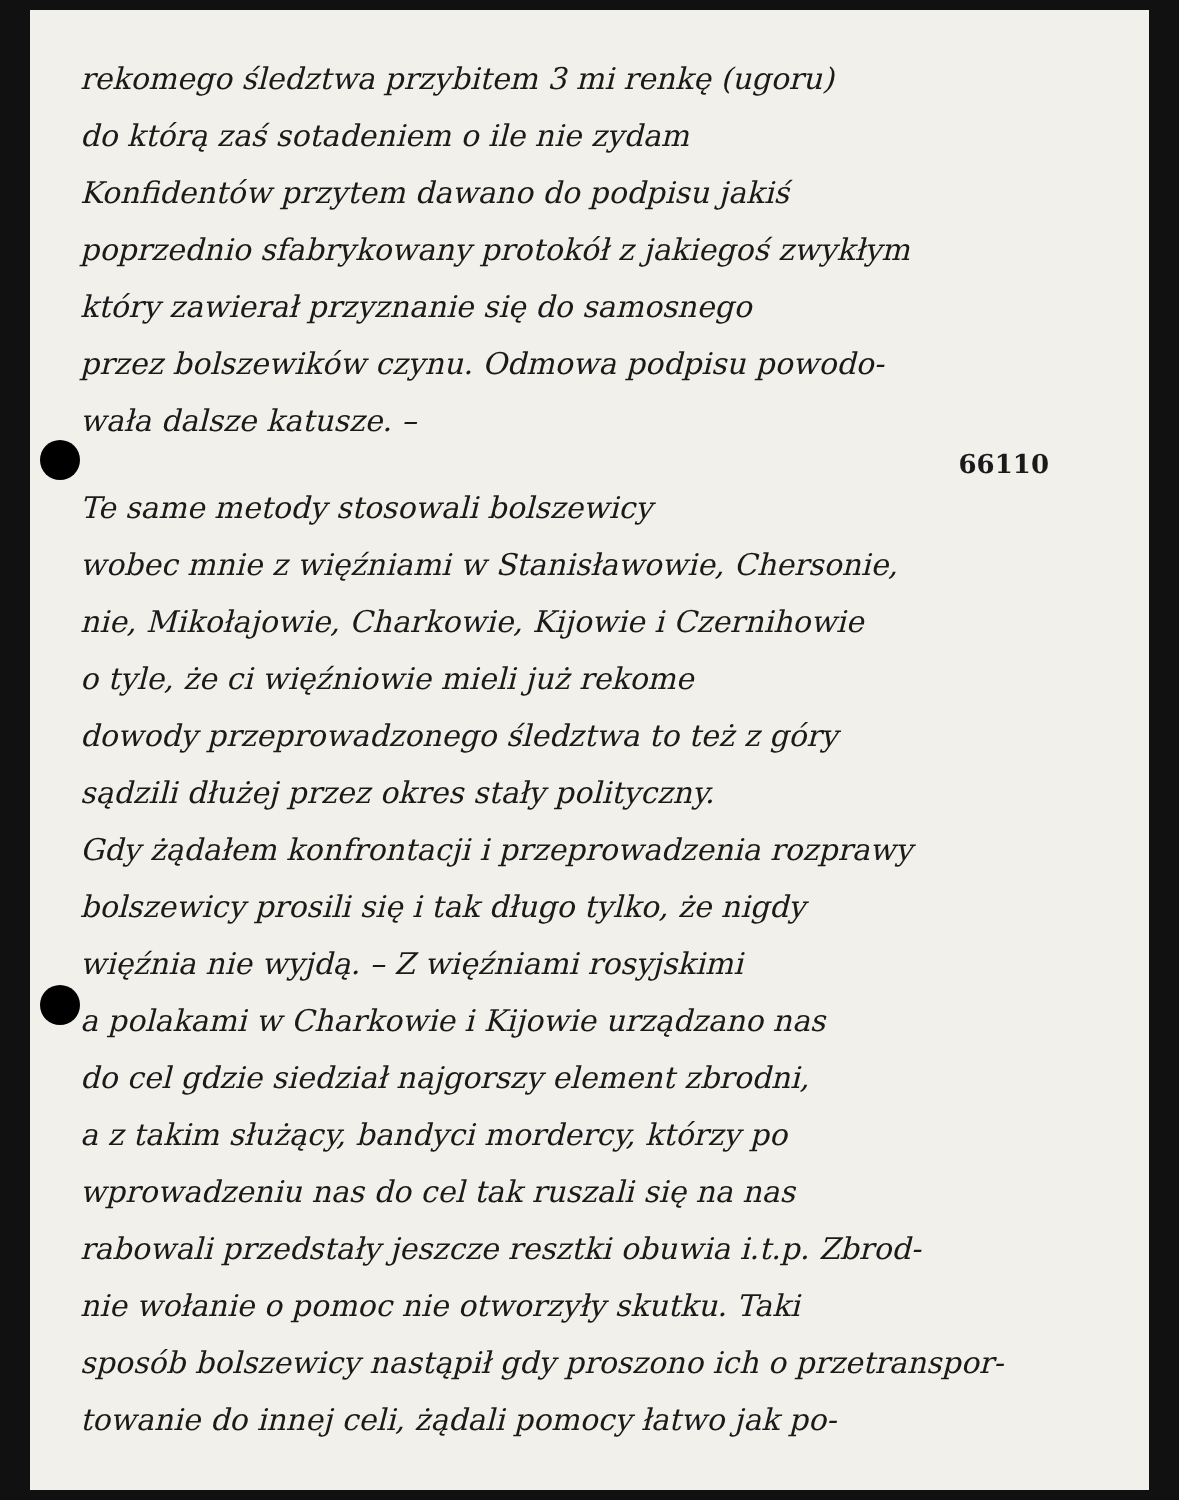rekomego śledztwa przybitem 3 mi renkę (ugoru)
do którą zaś sotadeniem o ile nie zydam
Konfidentów przytem dawano do podpisu jakiś
poprzednio sfabrykowany protokół z jakiegoś zwykłym
który zawierał przyznanie się do samosnego
przez bolszewików czynu. Odmowa podpisu powodo-
wała dalsze katusze. –
66110
Te same metody stosowali bolszewicy
wobec mnie z więźniami w Stanisławowie, Chersonie,
nie, Mikołajowie, Charkowie, Kijowie i Czernihowie
o tyle, że ci więźniowie mieli już rekome
dowody przeprowadzonego śledztwa to też z góry
sądzili dłużej przez okres stały polityczny.
Gdy żądałem konfrontacji i przeprowadzenia rozprawy
bolszewicy prosili się i tak długo tylko, że nigdy
więźnia nie wyjdą. – Z więźniami rosyjskimi
a polakami w Charkowie i Kijowie urządzano nas
do cel gdzie siedział najgorszy element zbrodni,
a z takim służący, bandyci mordercy, którzy po
wprowadzeniu nas do cel tak ruszali się na nas
rabowali przedstały jeszcze resztki obuwia i.t.p. Zbrod-
nie wołanie o pomoc nie otworzyły skutku. Taki
sposób bolszewicy nastąpił gdy proszono ich o przetranspor-
towanie do innej celi, żądali pomocy łatwo jak po-